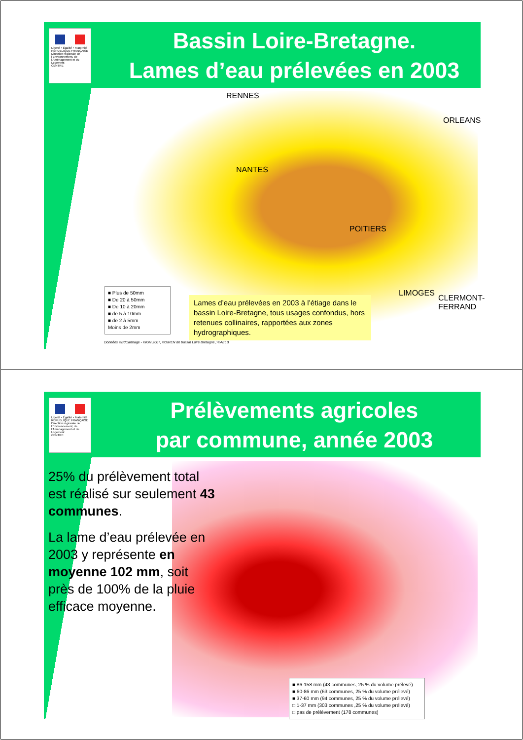Liberté • Égalité • Fraternité
RÉPUBLIQUE FRANÇAISE
Direction régionale de l'Environnement, de l'Aménagement et du Logement
CENTRE
Bassin Loire-Bretagne.
Lames d’eau prélevées en 2003
RENNES
ORLEANS
NANTES
POITIERS
LIMOGES
CLERMONT-FERRAND
■ Plus de 50mm
■ De 20 à 50mm
■ De 10 à 20mm
■ de 5 à 10mm
■ de 2 à 5mm
Moins de 2mm
Lames d’eau prélevées en 2003 à l’étiage dans le bassin Loire-Bretagne, tous usages confondus, hors retenues collinaires, rapportées aux zones hydrographiques.
Données ©BdCarthage - ©IGN 2007, ©DIREN de bassin Loire Bretagne ; ©AELB
Liberté • Égalité • Fraternité
RÉPUBLIQUE FRANÇAISE
Direction régionale de l'Environnement, de l'Aménagement et du Logement
CENTRE
Prélèvements agricoles
par commune, année 2003
25% du prélèvement total est réalisé sur seulement 43 communes.
La lame d’eau prélevée en 2003 y représente en moyenne 102 mm, soit près de 100% de la pluie efficace moyenne.
■ 86-158 mm (43 communes, 25 % du volume prélevé)
■ 60-86 mm (63 communes, 25 % du volume prélevé)
■ 37-60 mm (94 communes, 25 % du volume prélevé)
□ 1-37 mm (303 communes ,25 % du volume prélevé)
□ pas de prélèvement (178 communes)